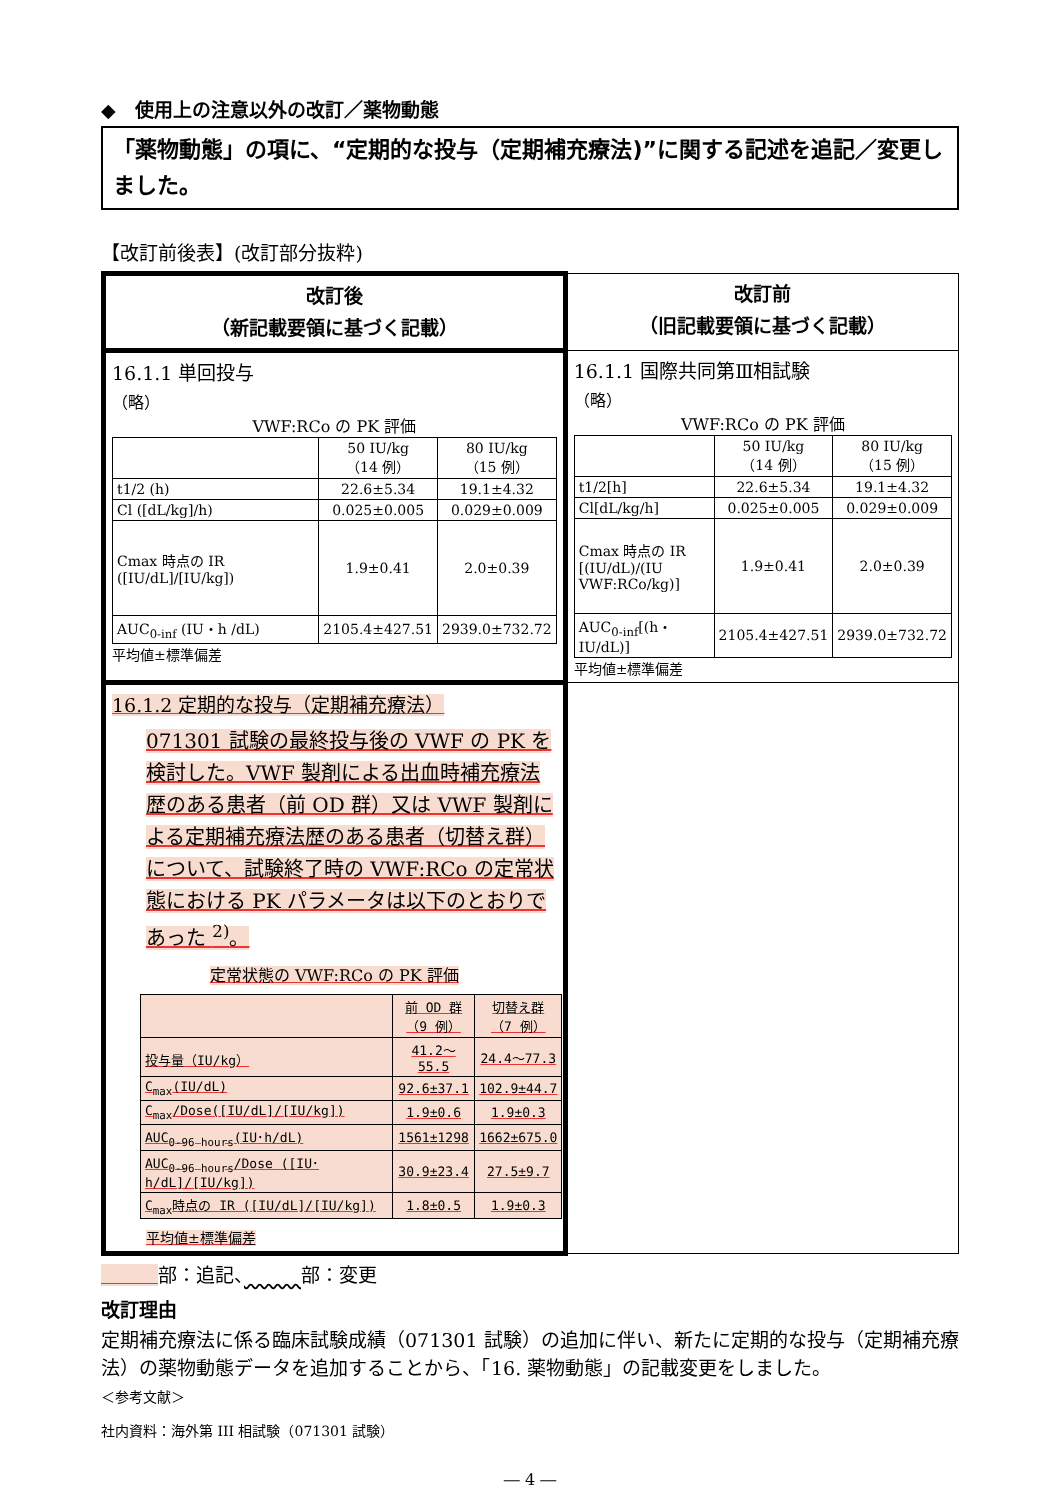◆　使用上の注意以外の改訂／薬物動態
「薬物動態」の項に、“定期的な投与（定期補充療法)”に関する記述を追記／変更しました。
【改訂前後表】(改訂部分抜粋)
| 改訂後 （新記載要領に基づく記載） | 改訂前 （旧記載要領に基づく記載） |
| --- | --- |
| 16.1.1 単回投与 （略） VWF:RCo の PK 評価 / / 50 IU/kg （14 例） / 80 IU/kg （15 例） / / t1/2 (h) / 22.6±5.34 / 19.1±4.32 / / Cl ([dL/kg]/h) / 0.025±0.005 / 0.029±0.009 / / Cmax 時点の IR ([IU/dL]/[IU/kg]) / 1.9±0.41 / 2.0±0.39 / / AUC<sub>0-inf</sub> (IU・h /dL) / 2105.4±427.51 / 2939.0±732.72 / 平均値±標準偏差 | 16.1.1 国際共同第Ⅲ相試験 （略） VWF:RCo の PK 評価 / / 50 IU/kg （14 例） / 80 IU/kg （15 例） / / t1/2[h] / 22.6±5.34 / 19.1±4.32 / / Cl[dL/kg/h] / 0.025±0.005 / 0.029±0.009 / / Cmax 時点の IR [(IU/dL)/(IU VWF:RCo/kg)] / 1.9±0.41 / 2.0±0.39 / / AUC<sub>0-inf</sub>[(h・IU/dL)] / 2105.4±427.51 / 2939.0±732.72 / 平均値±標準偏差 |
| 16.1.2 定期的な投与（定期補充療法） 071301 試験の最終投与後の VWF の PK を検討した。VWF 製剤による出血時補充療法歴のある患者（前 OD 群）又は VWF 製剤による定期補充療法歴のある患者（切替え群）について、試験終了時の VWF:RCo の定常状態における PK パラメータは以下のとおりであった <sup>2)</sup>。 定常状態の VWF:RCo の PK 評価 / / 前 OD 群 （9 例） / 切替え群 （7 例） / / 投与量（IU/kg） / 41.2～55.5 / 24.4～77.3 / / C<sub>max</sub>(IU/dL) / 92.6±37.1 / 102.9±44.7 / / C<sub>max</sub>/Dose([IU/dL]/[IU/kg]) / 1.9±0.6 / 1.9±0.3 / / AUC<sub>0-96 hours</sub>(IU･h/dL) / 1561±1298 / 1662±675.0 / / AUC<sub>0-96 hours</sub>/Dose ([IU･h/dL]/[IU/kg]) / 30.9±23.4 / 27.5±9.7 / / C<sub>max</sub>時点の IR ([IU/dL]/[IU/kg]) / 1.8±0.5 / 1.9±0.3 / 平均値±標準偏差 | |
　　　 部：追記、　　　 部：変更
改訂理由
定期補充療法に係る臨床試験成績（071301 試験）の追加に伴い、新たに定期的な投与（定期補充療法）の薬物動態データを追加することから、「16. 薬物動態」の記載変更をしました。
＜参考文献＞
社内資料：海外第 III 相試験（071301 試験）
― 4 ―